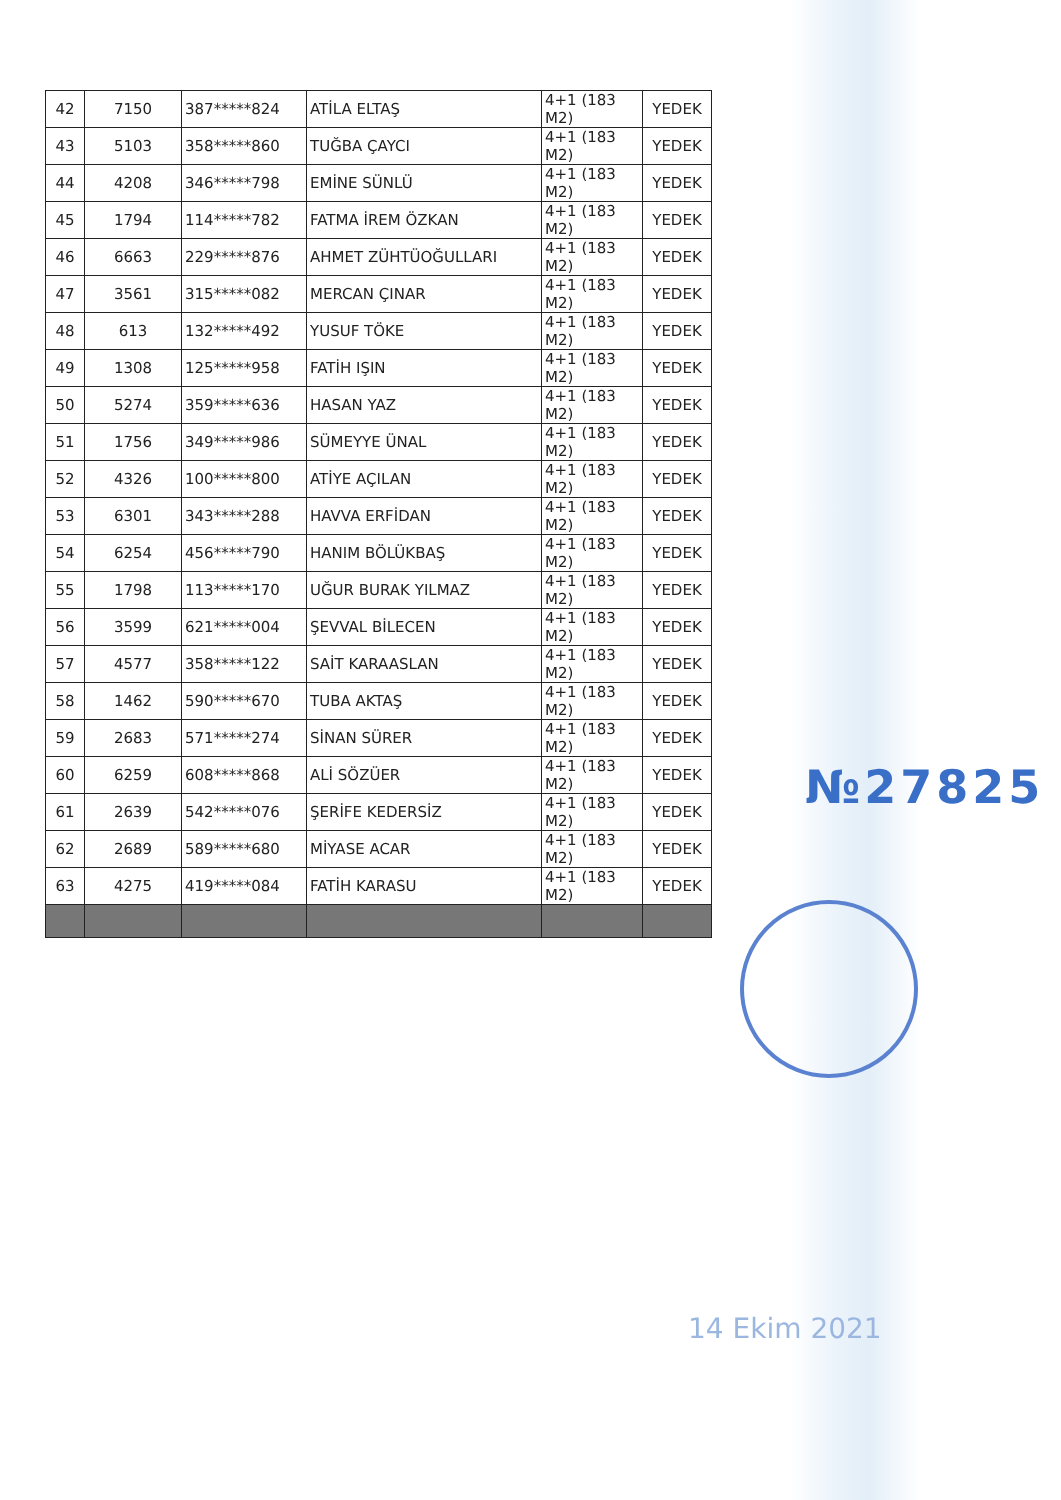| 42 | 7150 | 387*****824 | ATİLA ELTAŞ | 4+1 (183 M2) | YEDEK |
| 43 | 5103 | 358*****860 | TUĞBA ÇAYCI | 4+1 (183 M2) | YEDEK |
| 44 | 4208 | 346*****798 | EMİNE SÜNLÜ | 4+1 (183 M2) | YEDEK |
| 45 | 1794 | 114*****782 | FATMA İREM ÖZKAN | 4+1 (183 M2) | YEDEK |
| 46 | 6663 | 229*****876 | AHMET ZÜHTÜOĞULLARI | 4+1 (183 M2) | YEDEK |
| 47 | 3561 | 315*****082 | MERCAN ÇINAR | 4+1 (183 M2) | YEDEK |
| 48 | 613 | 132*****492 | YUSUF TÖKE | 4+1 (183 M2) | YEDEK |
| 49 | 1308 | 125*****958 | FATİH IŞIN | 4+1 (183 M2) | YEDEK |
| 50 | 5274 | 359*****636 | HASAN YAZ | 4+1 (183 M2) | YEDEK |
| 51 | 1756 | 349*****986 | SÜMEYYE ÜNAL | 4+1 (183 M2) | YEDEK |
| 52 | 4326 | 100*****800 | ATİYE AÇILAN | 4+1 (183 M2) | YEDEK |
| 53 | 6301 | 343*****288 | HAVVA ERFİDAN | 4+1 (183 M2) | YEDEK |
| 54 | 6254 | 456*****790 | HANIM BÖLÜKBAŞ | 4+1 (183 M2) | YEDEK |
| 55 | 1798 | 113*****170 | UĞUR BURAK YILMAZ | 4+1 (183 M2) | YEDEK |
| 56 | 3599 | 621*****004 | ŞEVVAL BİLECEN | 4+1 (183 M2) | YEDEK |
| 57 | 4577 | 358*****122 | SAİT KARAASLAN | 4+1 (183 M2) | YEDEK |
| 58 | 1462 | 590*****670 | TUBA AKTAŞ | 4+1 (183 M2) | YEDEK |
| 59 | 2683 | 571*****274 | SİNAN SÜRER | 4+1 (183 M2) | YEDEK |
| 60 | 6259 | 608*****868 | ALİ SÖZÜER | 4+1 (183 M2) | YEDEK |
| 61 | 2639 | 542*****076 | ŞERİFE KEDERSİZ | 4+1 (183 M2) | YEDEK |
| 62 | 2689 | 589*****680 | MİYASE ACAR | 4+1 (183 M2) | YEDEK |
| 63 | 4275 | 419*****084 | FATİH KARASU | 4+1 (183 M2) | YEDEK |
№27825
14 Ekim 2021